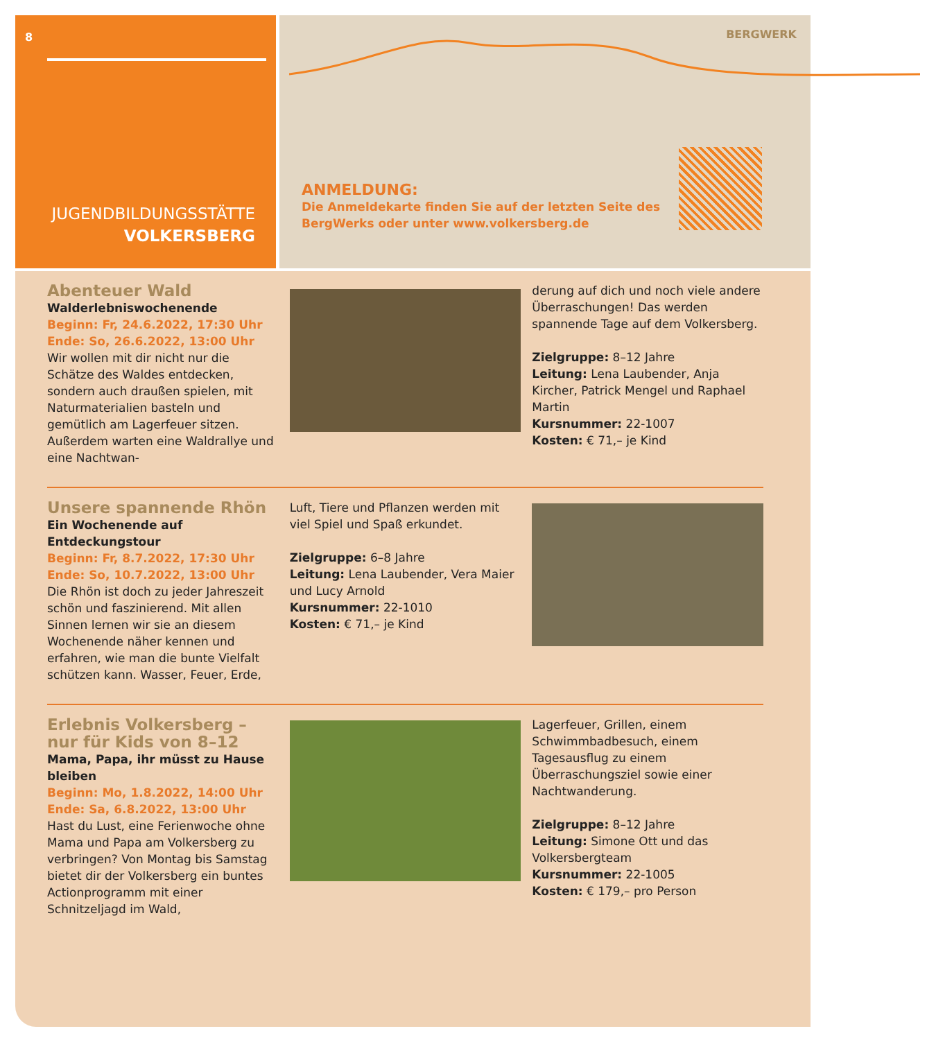8
JUGENDBILDUNGSSTÄTTE
VOLKERSBERG
BERGWERK
ANMELDUNG:
Die Anmeldekarte finden Sie auf der letzten Seite des
BergWerks oder unter www.volkersberg.de
Abenteuer Wald
Walderlebniswochenende
Beginn: Fr, 24.6.2022, 17:30 Uhr
Ende: So, 26.6.2022, 13:00 Uhr
Wir wollen mit dir nicht nur die Schätze des Waldes entdecken, sondern auch draußen spielen, mit Naturmaterialien basteln und gemütlich am Lagerfeuer sitzen. Außerdem warten eine Waldrallye und eine Nachtwan-
derung auf dich und noch viele andere Überraschungen! Das werden spannende Tage auf dem Volkersberg.
Zielgruppe: 8–12 Jahre
Leitung: Lena Laubender, Anja Kircher, Patrick Mengel und Raphael Martin
Kursnummer: 22-1007
Kosten: € 71,– je Kind
Unsere spannende Rhön
Ein Wochenende auf Entdeckungstour
Beginn: Fr, 8.7.2022, 17:30 Uhr
Ende: So, 10.7.2022, 13:00 Uhr
Die Rhön ist doch zu jeder Jahreszeit schön und faszinierend. Mit allen Sinnen lernen wir sie an diesem Wochenende näher kennen und erfahren, wie man die bunte Vielfalt schützen kann. Wasser, Feuer, Erde,
Luft, Tiere und Pflanzen werden mit viel Spiel und Spaß erkundet.
Zielgruppe: 6–8 Jahre
Leitung: Lena Laubender, Vera Maier und Lucy Arnold
Kursnummer: 22-1010
Kosten: € 71,– je Kind
Erlebnis Volkersberg –
nur für Kids von 8–12
Mama, Papa, ihr müsst zu Hause bleiben
Beginn: Mo, 1.8.2022, 14:00 Uhr
Ende: Sa, 6.8.2022, 13:00 Uhr
Hast du Lust, eine Ferienwoche ohne Mama und Papa am Volkersberg zu verbringen? Von Montag bis Samstag bietet dir der Volkersberg ein buntes Actionprogramm mit einer Schnitzeljagd im Wald,
Lagerfeuer, Grillen, einem Schwimmbadbesuch, einem Tagesausflug zu einem Überraschungsziel sowie einer Nachtwanderung.
Zielgruppe: 8–12 Jahre
Leitung: Simone Ott und das Volkersbergteam
Kursnummer: 22-1005
Kosten: € 179,– pro Person